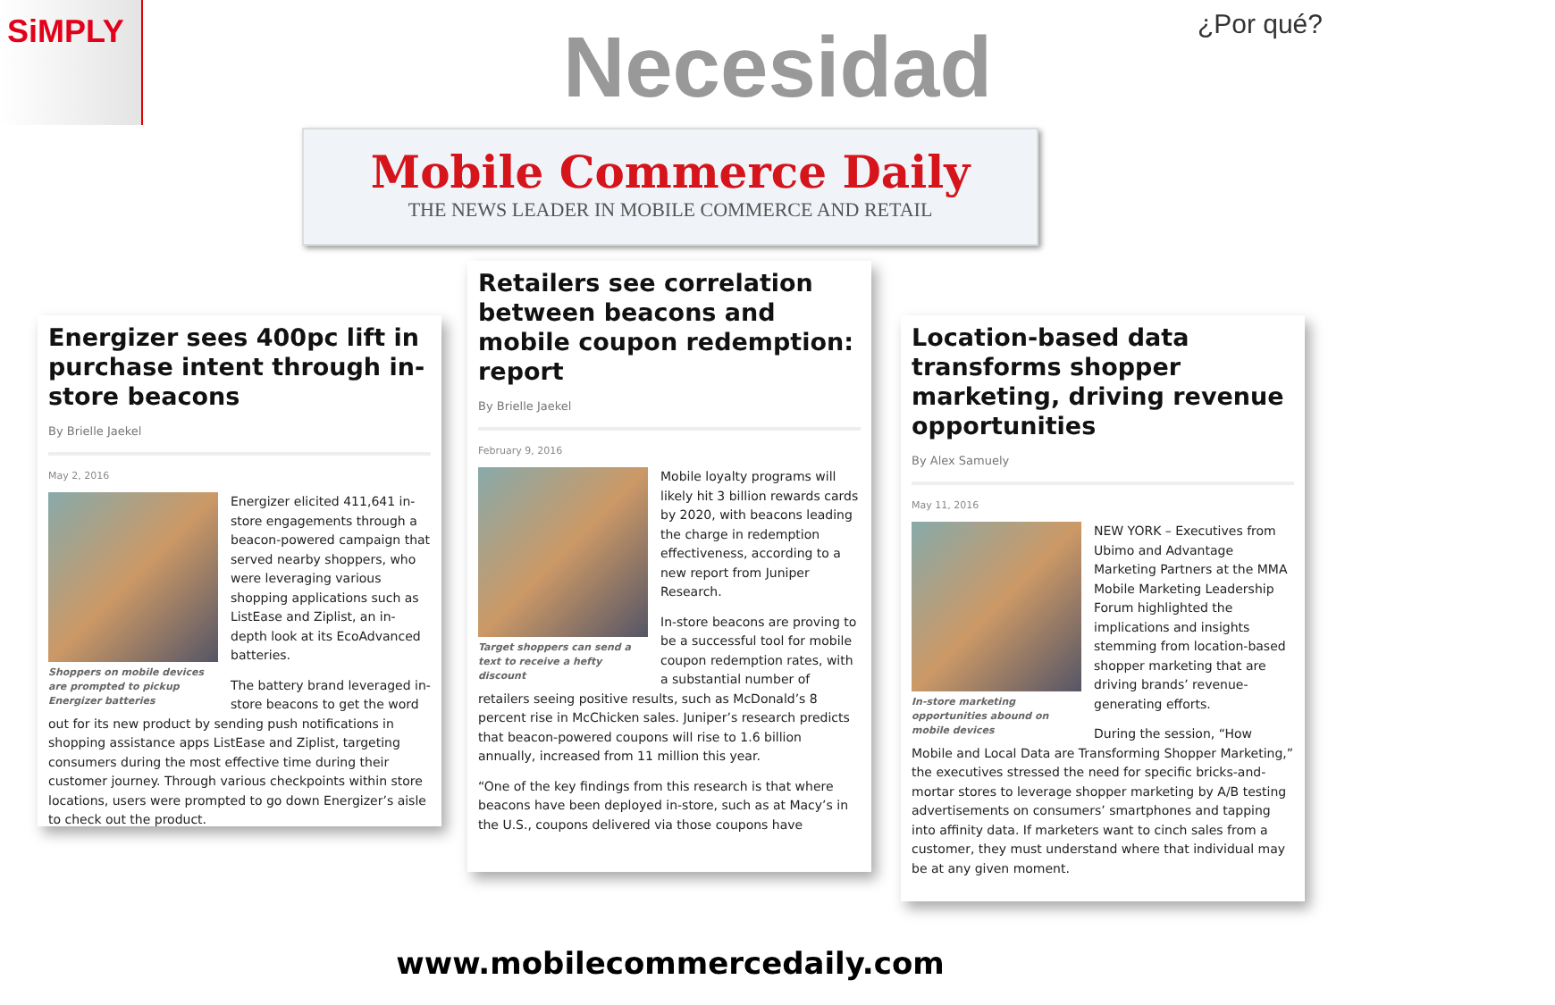SiMPLY
¿Por qué? Necesidad
Mobile Commerce Daily
THE NEWS LEADER IN MOBILE COMMERCE AND RETAIL
Energizer sees 400pc lift in purchase intent through in-store beacons
By Brielle Jaekel
May 2, 2016
Shoppers on mobile devices are prompted to pickup Energizer batteries
Energizer elicited 411,641 in-store engagements through a beacon-powered campaign that served nearby shoppers, who were leveraging various shopping applications such as ListEase and Ziplist, an in-depth look at its EcoAdvanced batteries.
The battery brand leveraged in-store beacons to get the word out for its new product by sending push notifications in shopping assistance apps ListEase and Ziplist, targeting consumers during the most effective time during their customer journey. Through various checkpoints within store locations, users were prompted to go down Energizer’s aisle to check out the product.
Retailers see correlation between beacons and mobile coupon redemption: report
By Brielle Jaekel
February 9, 2016
Target shoppers can send a text to receive a hefty discount
Mobile loyalty programs will likely hit 3 billion rewards cards by 2020, with beacons leading the charge in redemption effectiveness, according to a new report from Juniper Research.
In-store beacons are proving to be a successful tool for mobile coupon redemption rates, with a substantial number of retailers seeing positive results, such as McDonald’s 8 percent rise in McChicken sales. Juniper’s research predicts that beacon-powered coupons will rise to 1.6 billion annually, increased from 11 million this year.
“One of the key findings from this research is that where beacons have been deployed in-store, such as at Macy’s in the U.S., coupons delivered via those coupons have
Location-based data transforms shopper marketing, driving revenue opportunities
By Alex Samuely
May 11, 2016
In-store marketing opportunities abound on mobile devices
NEW YORK – Executives from Ubimo and Advantage Marketing Partners at the MMA Mobile Marketing Leadership Forum highlighted the implications and insights stemming from location-based shopper marketing that are driving brands’ revenue-generating efforts.
During the session, “How Mobile and Local Data are Transforming Shopper Marketing,” the executives stressed the need for specific bricks-and-mortar stores to leverage shopper marketing by A/B testing advertisements on consumers’ smartphones and tapping into affinity data. If marketers want to cinch sales from a customer, they must understand where that individual may be at any given moment.
www.mobilecommercedaily.com